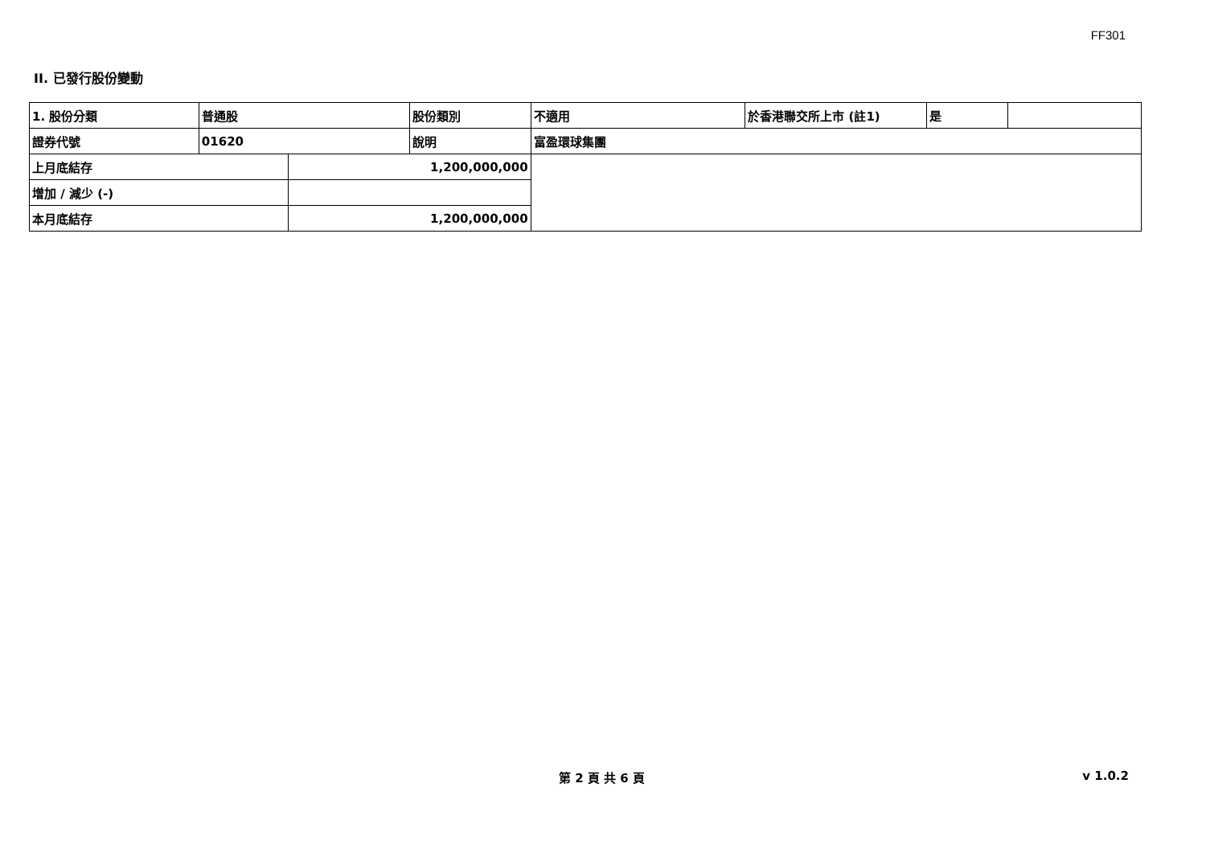FF301
II. 已發行股份變動
| 1. 股份分類 | 普通股 | | 股份類別 | 不適用 | 於香港聯交所上市 (註1) | 是 | |
| 證券代號 | 01620 | | 說明 | 富盈環球集團 | | | |
| 上月底結存 | | 1,200,000,000 | | | | | |
| 增加 / 減少 (-) | | | | | | | |
| 本月底結存 | | 1,200,000,000 | | | | | |
第 2 頁 共 6 頁 v 1.0.2